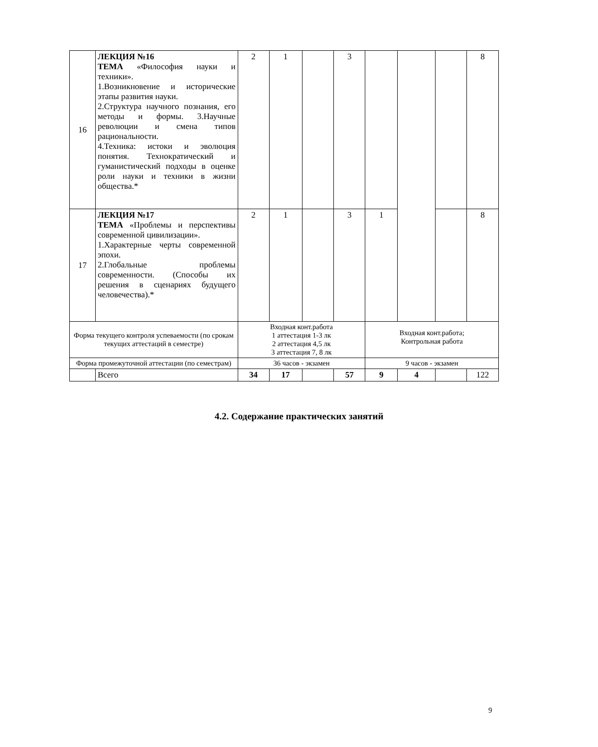| 16 | ЛЕКЦИЯ №16 ТЕМА «Философия науки и техники». 1.Возникновение и исторические этапы развития науки. 2.Структура научного познания, его методы и формы. 3.Научные революции и смена типов рациональности. 4.Техника: истоки и эволюция понятия. Технократический и гуманистический подходы в оценке роли науки и техники в жизни общества.* | 2 | 1 | | 3 | | | | 8 |
| 17 | ЛЕКЦИЯ №17 ТЕМА «Проблемы и перспективы современной цивилизации». 1.Характерные черты современной эпохи. 2.Глобальные проблемы современности. (Способы их решения в сценариях будущего человечества).* | 2 | 1 | | 3 | 1 | | | 8 |
| Форма текущего контроля успеваемости (по срокам текущих аттестаций в семестре) | | Входная конт.работа 1 аттестация 1-3 лк 2 аттестация 4,5 лк 3 аттестация 7, 8 лк | | | | Входная конт.работа; Контрольная работа | | | |
| Форма промежуточной аттестации (по семестрам) | | 36 часов - экзамен | | | | 9 часов - экзамен | | | |
| | Всего | 34 | 17 | | 57 | 9 | 4 | | 122 |
4.2. Содержание практических занятий
9